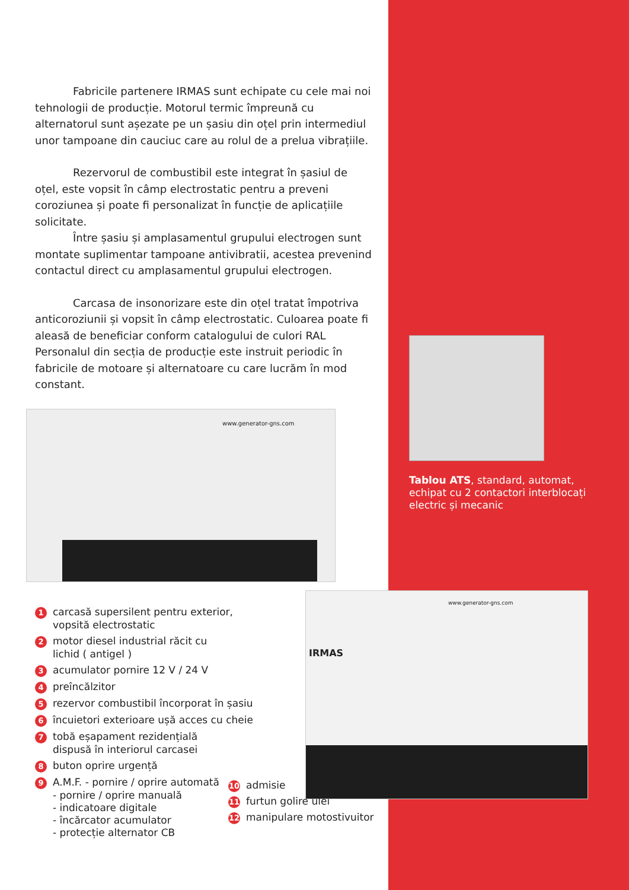Fabricile partenere IRMAS sunt echipate cu cele mai noi
tehnologii de producție. Motorul termic împreună cu alternatorul sunt așezate pe un șasiu din oțel prin intermediul unor tampoane din cauciuc care au rolul de a prelua vibrațiile.
Rezervorul de combustibil este integrat în șasiul de oțel, este vopsit în câmp electrostatic pentru a preveni coroziunea și poate fi personalizat în funcție de aplicațiile solicitate.
Între șasiu și amplasamentul grupului electrogen sunt montate suplimentar tampoane antivibratii, acestea prevenind contactul direct cu amplasamentul grupului electrogen.
Carcasa de insonorizare este din oțel tratat împotriva anticoroziunii și vopsit în câmp electrostatic. Culoarea poate fi aleasă de beneficiar conform catalogului de culori RAL Personalul din secția de producție este instruit periodic în fabricile de motoare și alternatoare cu care lucrăm în mod constant.
www.generator-gns.com
1 carcasă supersilent pentru exterior,
vopsită electrostatic
2 motor diesel industrial răcit cu
lichid ( antigel )
3 acumulator pornire 12 V / 24 V
4 preîncălzitor
5 rezervor combustibil încorporat în șasiu
6 încuietori exterioare ușă acces cu cheie
7 tobă eșapament rezidențială
dispusă în interiorul carcasei
8 buton oprire urgență
9 A.M.F. - pornire / oprire automată
- pornire / oprire manuală
- indicatoare digitale
- încărcator acumulator
- protecție alternator CB
Tablou ATS, standard, automat, echipat cu 2 contactori interblocați electric și mecanic
www.generator-gns.com
IRMAS
10 admisie
11 furtun golire ulei
12 manipulare motostivuitor